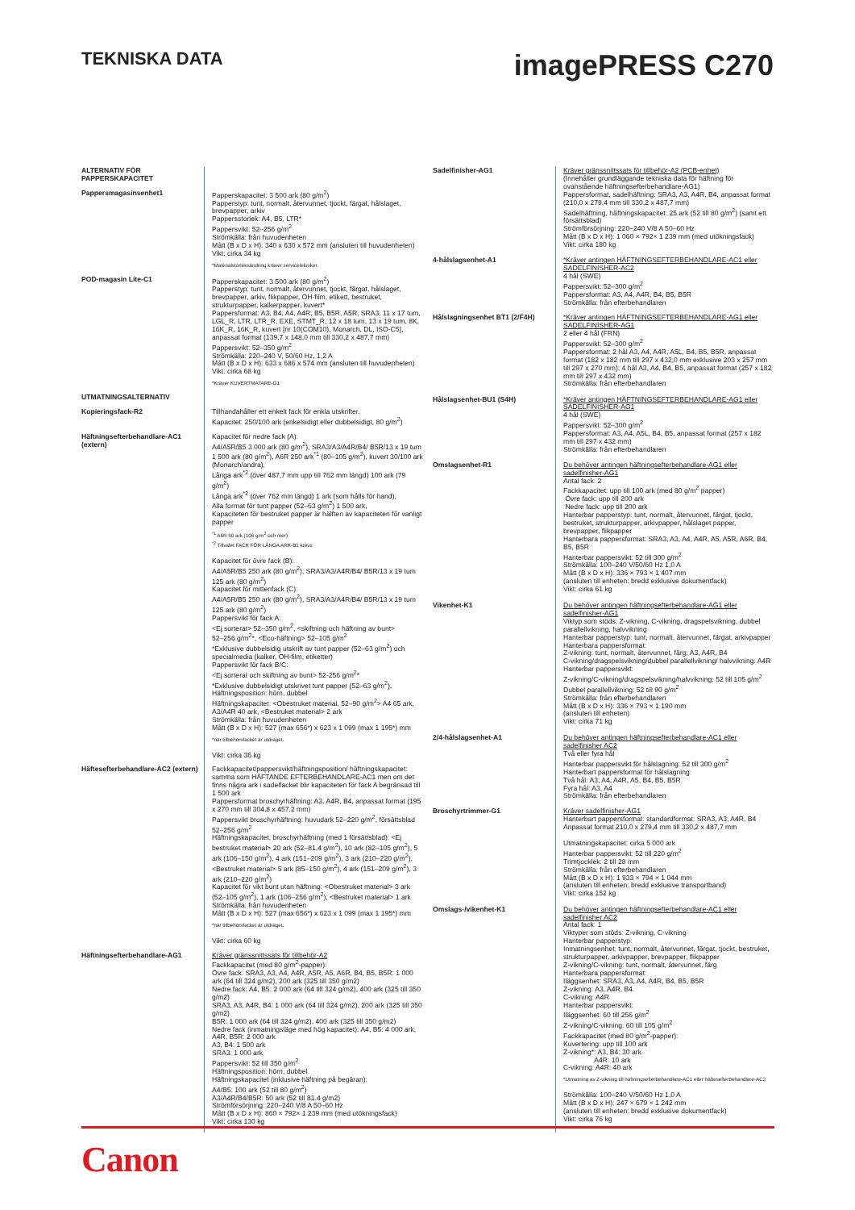TEKNISKA DATA
imagePRESS C270
| ALTERNATIV FÖR PAPPERSKAPACITET | |
| Pappersmagasinsenhet1 | Papperskapacitet: 3 500 ark (80 g/m<sup>2</sup>) Papperstyp: tunt, normalt, återvunnet, tjockt, färgat, hålslaget, brevpapper, arkiv Pappersstorlek: A4, B5, LTR* Pappersvikt: 52–256 g/m<sup>2</sup> Strömkälla: från huvudenheten Mått (B x D x H): 340 x 630 x 572 mm (ansluten till huvudenheten) Vikt: cirka 34 kg *Materialstorleksändring kräver servicetekniker. |
| POD-magasin Lite-C1 | Papperskapacitet: 3 500 ark (80 g/m<sup>2</sup>) Papperstyp: tunt, normalt, återvunnet, tjockt, färgat, hålslaget, brevpapper, arkiv, flikpapper, OH-film, etikett, bestruket, strukturpapper, kalkerpapper, kuvert* Pappersformat: A3, B4, A4, A4R, B5, B5R, A5R, SRA3, 11 x 17 tum, LGL_R, LTR, LTR_R, EXE, STMT_R, 12 x 18 tum, 13 x 19 tum, 8K, 16K_R, 16K_R, kuvert [nr 10(COM10), Monarch, DL, ISO-C5], anpassat format (139,7 x 148,0 mm till 330,2 x 487,7 mm) Pappersvikt: 52–350 g/m<sup>2</sup> Strömkälla: 220–240 V, 50/60 Hz, 1,2 A Mått (B x D x H): 633 x 686 x 574 mm (ansluten till huvudenheten) Vikt: cirka 68 kg *Kräver KUVERTMATARE-G1 |
| UTMATNINGSALTERNATIV | |
| Kopieringsfack-R2 | Tillhandahåller ett enkelt fack för enkla utskrifter. Kapacitet: 250/100 ark (enkelsidigt eller dubbelsidigt, 80 g/m<sup>2</sup>) |
| Häftningsefterbehandlare-AC1 (extern) | Kapacitet för nedre fack (A): A4/A5R/B5 3 000 ark (80 g/m<sup>2</sup>), SRA3/A3/A4R/B4/ B5R/13 x 19 tum 1 500 ark (80 g/m<sup>2</sup>), A6R 250 ark<sup>*1</sup> (80–105 g/m<sup>2</sup>), kuvert 30/100 ark (Monarch/andra), Långa ark<sup>*2</sup> (över 487,7 mm upp till 762 mm längd) 100 ark (79 g/m<sup>2</sup>) Långa ark<sup>*2</sup> (över 762 mm längd) 1 ark (som hålls för hand), Alla format för tunt papper (52–63 g/m<sup>2</sup>) 1 500 ark, Kapaciteten för bestruket papper är hälften av kapaciteten för vanligt papper <sup>*1</sup> A6R 50 ark (106 g/m<sup>2</sup> och mer) <sup>*2</sup> Tillvalet FACK FÖR LÅNGA ARK-B1 krävs Kapacitet för övre fack (B): A4/A5R/B5 250 ark (80 g/m<sup>2</sup>), SRA3/A3/A4R/B4/ B5R/13 x 19 tum 125 ark (80 g/m<sup>2</sup>) Kapacitet för mittenfack (C): A4/A5R/B5 250 ark (80 g/m<sup>2</sup>), SRA3/A3/A4R/B4/ B5R/13 x 19 tum 125 ark (80 g/m<sup>2</sup>) Pappersvikt för fack A: <Ej sorterat> 52–350 g/m<sup>2</sup>, <skiftning och häftning av bunt> 52–256 g/m<sup>2</sup>*, <Eco-häftning> 52–105 g/m<sup>2</sup> *Exklusive dubbelsidig utskrift av tunt papper (52–63 g/m<sup>2</sup>) och specialmedia (kalker, OH-film, etiketter) Pappersvikt för fack B/C: <Ej sorterat och skiftning av bunt> 52-256 g/m<sup>2</sup>* *Exklusive dubbelsidigt utskrivet tunt papper (52–63 g/m<sup>2</sup>), Häftningsposition: hörn, dubbel Häftningskapacitet: <Obestruket material, 52–90 g/m<sup>2</sup>> A4 65 ark, A3/A4R 40 ark, <Bestruket material> 2 ark Strömkälla: från huvudenheten Mått (B x D x H): 527 (max 656*) x 623 x 1 099 (max 1 195*) mm *när tillbehörsfacket är utdraget. Vikt: cirka 36 kg |
| Häftesefterbehandlare-AC2 (extern) | Fackkapacitet/pappersvikt/häftningsposition/ häftningskapacitet: samma som HÄFTANDE EFTERBEHANDLARE-AC1 men om det finns några ark i sadelfacket blir kapaciteten för fack A begränsad till 1 500 ark Pappersformat broschyrhäftning: A3, A4R, B4, anpassat format (195 x 270 mm till 304,8 x 457,2 mm) Pappersvikt broschyrhäftning: huvudark 52–220 g/m<sup>2</sup>, försättsblad 52–256 g/m<sup>2</sup> Häftningskapacitet, broschyrhäftning (med 1 försättsblad): <Ej bestruket material> 20 ark (52–81,4 g/m<sup>2</sup>), 10 ark (82–105 g/m<sup>2</sup>), 5 ark (106–150 g/m<sup>2</sup>), 4 ark (151–209 g/m<sup>2</sup>), 3 ark (210–220 g/m<sup>2</sup>), <Bestruket material> 5 ark (85–150 g/m<sup>2</sup>), 4 ark (151–209 g/m<sup>2</sup>), 3 ark (210–220 g/m<sup>2</sup>) Kapacitet för vikt bunt utan häftning: <Obestruket material> 3 ark (52–105 g/m<sup>2</sup>), 1 ark (106–256 g/m<sup>2</sup>), <Bestruket material> 1 ark Strömkälla: från huvudenheten Mått (B x D x H): 527 (max 656*) x 623 x 1 099 (max 1 195*) mm *när tillbehörsfacket är utdraget. Vikt: cirka 60 kg |
| Häftningsefterbehandlare-AG1 | Kräver gränssnittssats för tillbehör-A2 Fackkapacitet (med 80 g/m<sup>2</sup>-papper): Övre fack: SRA3, A3, A4, A4R, A5R, A5, A6R, B4, B5, B5R: 1 000 ark (64 till 324 g/m2), 200 ark (325 till 350 g/m2) Nedre fack: A4, B5: 2 000 ark (64 till 324 g/m2), 400 ark (325 till 350 g/m2) SRA3, A3, A4R, B4: 1 000 ark (64 till 324 g/m2), 200 ark (325 till 350 g/m2) B5R: 1 000 ark (64 till 324 g/m2), 400 ark (325 till 350 g/m2) Nedre fack (inmatningsläge med hög kapacitet): A4, B5: 4 000 ark, A4R, B5R: 2 000 ark A3, B4: 1 500 ark SRA3: 1 000 ark Pappersvikt: 52 till 350 g/m<sup>2</sup> Häftningsposition: hörn, dubbel Häftningskapacitet (inklusive häftning på begäran): A4/B5: 100 ark (52 till 80 g/m<sup>2</sup>) A3/A4R/B4/B5R: 50 ark (52 till 81.4 g/m2) Strömförsörjning: 220–240 V/8 A 50–60 Hz Mått (B x D x H): 860 × 792× 1 239 mm (med utökningsfack) Vikt: cirka 130 kg |
| Sadelfinisher-AG1 | Kräver gränssnittssats för tillbehör-A2 (PCB-enhet) (Innehåller grundläggande tekniska data för häftning för ovanstående häftningsefterbehandlare-AG1) Pappersformat, sadelhäftning: SRA3, A3, A4R, B4, anpassat format (210,0 x 279,4 mm till 330,2 x 487,7 mm) Sadelhäftning, häftningskapacitet: 25 ark (52 till 80 g/m<sup>2</sup>) (samt ett försättsblad) Strömförsörjning: 220–240 V/8 A 50–60 Hz Mått (B x D x H): 1 060 × 792× 1 239 mm (med utökningsfack) Vikt: cirka 180 kg |
| 4-hålslagsenhet-A1 | *Kräver antingen HÄFTNINGSEFTERBEHANDLARE-AC1 eller SADELFINISHER-AC2 4 hål (SWE) Pappersvikt: 52–300 g/m<sup>2</sup> Pappersformat: A3, A4, A4R, B4, B5, B5R Strömkälla: från efterbehandlaren |
| Hålslagningsenhet BT1 (2/F4H) | *Kräver antingen HÄFTNINGSEFTERBEHANDLARE-AG1 eller SADELFINISHER-AG1 2 eller 4 hål (FRN) Pappersvikt: 52–300 g/m<sup>2</sup> Pappersformat: 2 hål A3, A4, A4R, A5L, B4, B5, B5R, anpassat format (182 x 182 mm till 297 x 432,0 mm exklusive 203 x 257 mm till 297 x 270 mm); 4 hål A3, A4, B4, B5, anpassat format (257 x 182 mm till 297 x 432 mm) Strömkälla: från efterbehandlaren |
| Hålslagsenhet-BU1 (S4H) | *Kräver antingen HÄFTNINGSEFTERBEHANDLARE-AG1 eller SADELFINISHER-AG1 4 hål (SWE) Pappersvikt: 52–300 g/m<sup>2</sup> Pappersformat: A3, A4, A5L, B4, B5, anpassat format (257 x 182 mm till 297 x 432 mm) Strömkälla: från efterbehandlaren |
| Omslagsenhet-R1 | Du behöver antingen häftningsefterbehandlare-AG1 eller sadelfinisher-AG1 Antal fack: 2 Fackkapacitet: upp till 100 ark (med 80 g/m<sup>2</sup> papper) Övre fack: upp till 200 ark Nedre fack: upp till 200 ark Hanterbar papperstyp: tunt, normalt, återvunnet, färgat, tjockt, bestruket, strukturpapper, arkivpapper, hålslaget papper, brevpapper, flikpapper Hanterbara pappersformat: SRA3, A3, A4, A4R, A5, A5R, A6R, B4, B5, B5R Hanterbar pappersvikt: 52 till 300 g/m<sup>2</sup> Strömkälla: 100–240 V/50/60 Hz 1,0 A Mått (B x D x H): 336 × 793 × 1 407 mm (ansluten till enheten: bredd exklusive dokumentfack) Vikt: cirka 61 kg |
| Vikenhet-K1 | Du behöver antingen häftningsefterbehandlare-AG1 eller sadelfinisher-AG1 Viktyp som stöds: Z-vikning, C-vikning, dragspelsvikning, dubbel parallellvikning, halvvikning Hanterbar papperstyp: tunt, normalt, återvunnet, färgat, arkivpapper Hanterbara pappersformat: Z-vikning: tunt, normalt, återvunnet, färg: A3, A4R, B4 C-vikning/dragspelsvikning/dubbel parallellvikning/ halvvikning: A4R Hanterbar pappersvikt: Z-vikning/C-vikning/dragspelsvikning/halvvikning: 52 till 105 g/m<sup>2</sup> Dubbel parallellvikning: 52 till 90 g/m<sup>2</sup> Strömkälla: från efterbehandlaren Mått (B x D x H): 336 × 793 × 1 190 mm (ansluten till enheten) Vikt: cirka 71 kg |
| 2/4-hålslagsenhet-A1 | Du behöver antingen häftningsefterbehandlare-AC1 eller sadelfinisher AC2 Två eller fyra hål Hanterbar pappersvikt för hålslagning: 52 till 300 g/m<sup>2</sup> Hanterbart pappersformat för hålslagning: Två hål: A3, A4, A4R, A5, B4, B5, B5R Fyra hål: A3, A4 Strömkälla: från efterbehandlaren |
| Broschyrtrimmer-G1 | Kräver sadelfinisher-AG1 Hanterbart pappersformat: standardformat: SRA3, A3, A4R, B4 Anpassat format 210,0 x 279,4 mm till 330,2 x 487,7 mm Utmatningskapacitet: cirka 5 000 ark Hanterbar pappersvikt: 52 till 220 g/m<sup>2</sup> Trimtjocklek: 2 till 28 mm Strömkälla: från efterbehandlaren Mått (B x D x H): 1 933 × 794 × 1 044 mm (ansluten till enheten: bredd exklusive transportband) Vikt: cirka 152 kg |
| Omslags-/vikenhet-K1 | Du behöver antingen häftningsefterbehandlare-AC1 eller sadelfinisher AC2 Antal fack: 1 Viktyper som stöds: Z-vikning, C-vikning Hanterbar papperstyp: Inmatningsenhet: tunt, normalt, återvunnet, färgat, tjockt, bestruket, strukturpapper, arkivpapper, brevpapper, flikpapper Z-vikning/C-vikning: tunt, normalt, återvunnet, färg Hanterbara pappersformat: Iläggsenhet: SRA3, A3, A4, A4R, B4, B5, B5R Z-vikning: A3, A4R, B4 C-vikning: A4R Hanterbar pappersvikt: Iläggsenhet: 60 till 256 g/m<sup>2</sup> Z-vikning/C-vikning: 60 till 105 g/m<sup>2</sup> Fackkapacitet (med 80 g/m<sup>2</sup>-papper): Kuvertering: upp till 100 ark Z-vikning*: A3, B4: 30 ark A4R: 10 ark C-vikning: A4R: 40 ark *Utmatning av Z-vikning till häftningsefterbehandlare-AC1 eller häftesefterbehandlare-AC2 Strömkälla: 100–240 V/50/60 Hz 1,0 A Mått (B x D x H): 247 × 679 × 1 242 mm (ansluten till enheten: bredd exklusive dokumentfack) Vikt: cirka 76 kg |
Canon